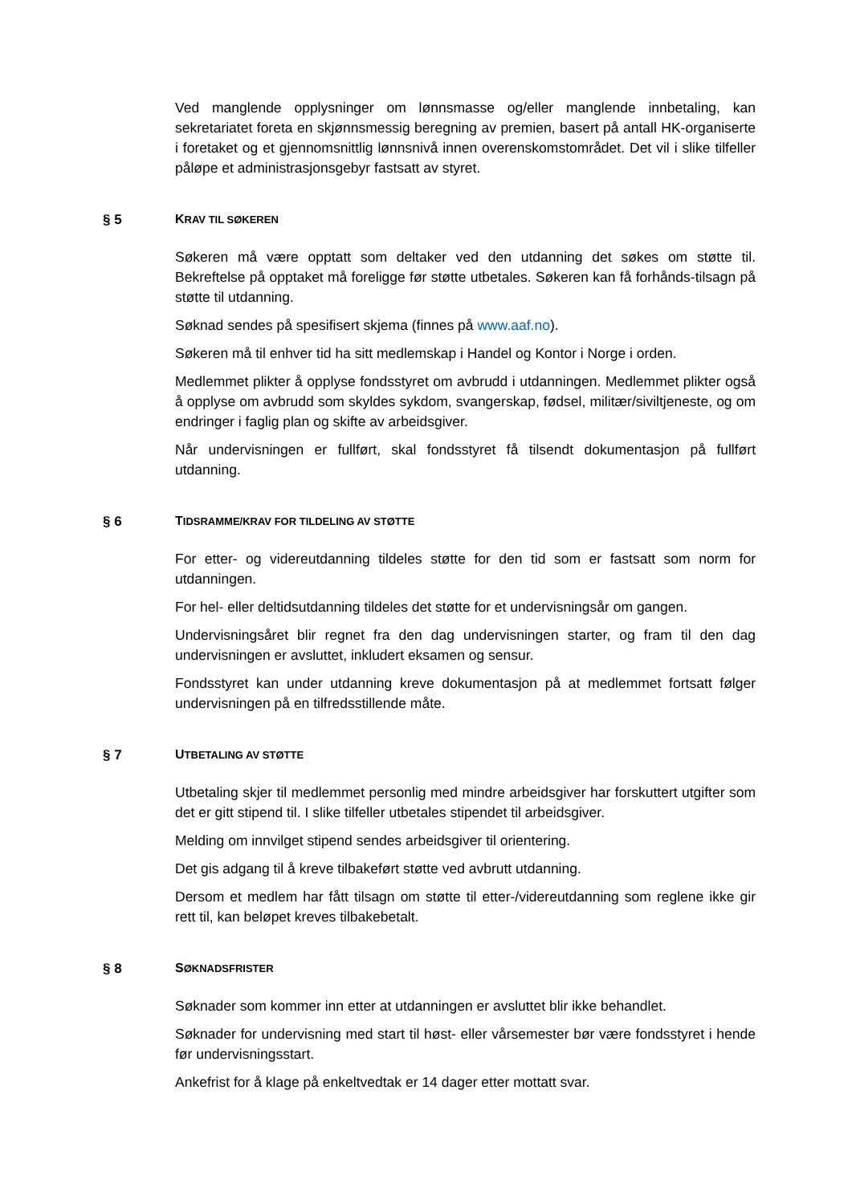Ved manglende opplysninger om lønnsmasse og/eller manglende innbetaling, kan sekretariatet foreta en skjønnsmessig beregning av premien, basert på antall HK-organiserte i foretaket og et gjennomsnittlig lønnsnivå innen overenskomstområdet. Det vil i slike tilfeller påløpe et administrasjonsgebyr fastsatt av styret.
§ 5 KRAV TIL SØKEREN
Søkeren må være opptatt som deltaker ved den utdanning det søkes om støtte til. Bekreftelse på opptaket må foreligge før støtte utbetales. Søkeren kan få forhånds-tilsagn på støtte til utdanning.
Søknad sendes på spesifisert skjema (finnes på www.aaf.no).
Søkeren må til enhver tid ha sitt medlemskap i Handel og Kontor i Norge i orden.
Medlemmet plikter å opplyse fondsstyret om avbrudd i utdanningen. Medlemmet plikter også å opplyse om avbrudd som skyldes sykdom, svangerskap, fødsel, militær/siviltjeneste, og om endringer i faglig plan og skifte av arbeidsgiver.
Når undervisningen er fullført, skal fondsstyret få tilsendt dokumentasjon på fullført utdanning.
§ 6 TIDSRAMME/KRAV FOR TILDELING AV STØTTE
For etter- og videreutdanning tildeles støtte for den tid som er fastsatt som norm for utdanningen.
For hel- eller deltidsutdanning tildeles det støtte for et undervisningsår om gangen.
Undervisningsåret blir regnet fra den dag undervisningen starter, og fram til den dag undervisningen er avsluttet, inkludert eksamen og sensur.
Fondsstyret kan under utdanning kreve dokumentasjon på at medlemmet fortsatt følger undervisningen på en tilfredsstillende måte.
§ 7 UTBETALING AV STØTTE
Utbetaling skjer til medlemmet personlig med mindre arbeidsgiver har forskuttert utgifter som det er gitt stipend til. I slike tilfeller utbetales stipendet til arbeidsgiver.
Melding om innvilget stipend sendes arbeidsgiver til orientering.
Det gis adgang til å kreve tilbakeført støtte ved avbrutt utdanning.
Dersom et medlem har fått tilsagn om støtte til etter-/videreutdanning som reglene ikke gir rett til, kan beløpet kreves tilbakebetalt.
§ 8 SØKNADSFRISTER
Søknader som kommer inn etter at utdanningen er avsluttet blir ikke behandlet.
Søknader for undervisning med start til høst- eller vårsemester bør være fondsstyret i hende før undervisningsstart.
Ankefrist for å klage på enkeltvedtak er 14 dager etter mottatt svar.